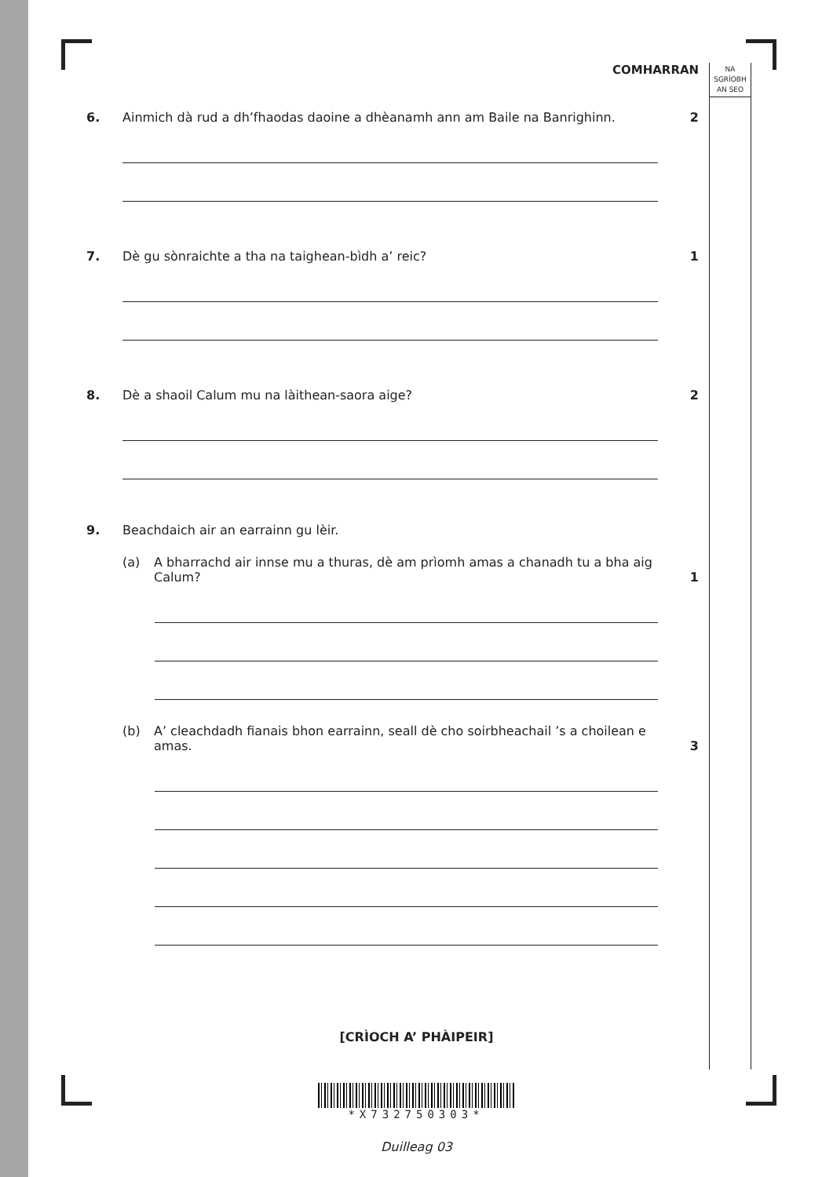COMHARRAN
NA
SGRÌOBH
AN SEO
6. Ainmich dà rud a dh’fhaodas daoine a dhèanamh ann am Baile na Banrighinn.
2
7. Dè gu sònraichte a tha na taighean-bìdh a’ reic? 1
8. Dè a shaoil Calum mu na làithean-saora aige? 2
9. Beachdaich air an earrainn gu lèir.
(a) A bharrachd air innse mu a thuras, dè am prìomh amas a chanadh tu a bha aig Calum?
1
(b) A’ cleachdadh fianais bhon earrainn, seall dè cho soirbheachail ’s a choilean e amas.
3
[CRÌOCH A’ PHÀIPEIR]
*X732750303*
Duilleag 03